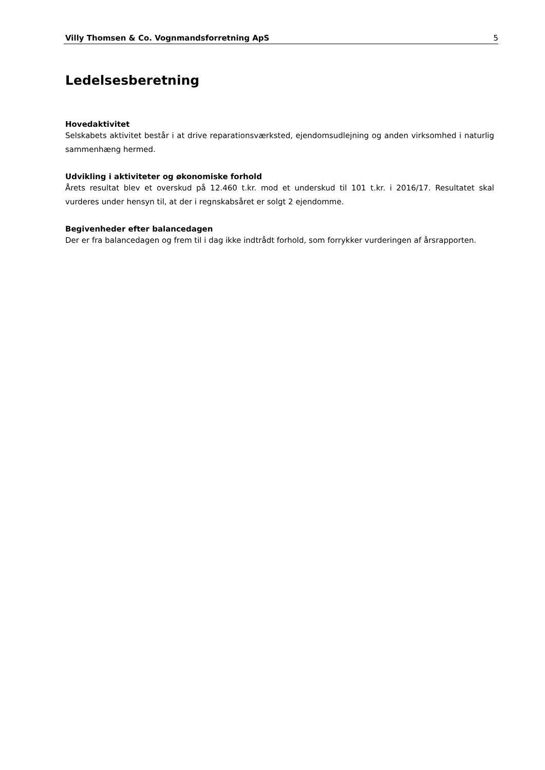Villy Thomsen & Co. Vognmandsforretning ApS 5
Ledelsesberetning
Hovedaktivitet
Selskabets aktivitet består i at drive reparationsværksted, ejendomsudlejning og anden virksomhed i naturlig sammenhæng hermed.
Udvikling i aktiviteter og økonomiske forhold
Årets resultat blev et overskud på 12.460 t.kr. mod et underskud til 101 t.kr. i 2016/17. Resultatet skal vurderes under hensyn til, at der i regnskabsåret er solgt 2 ejendomme.
Begivenheder efter balancedagen
Der er fra balancedagen og frem til i dag ikke indtrådt forhold, som forrykker vurderingen af årsrapporten.